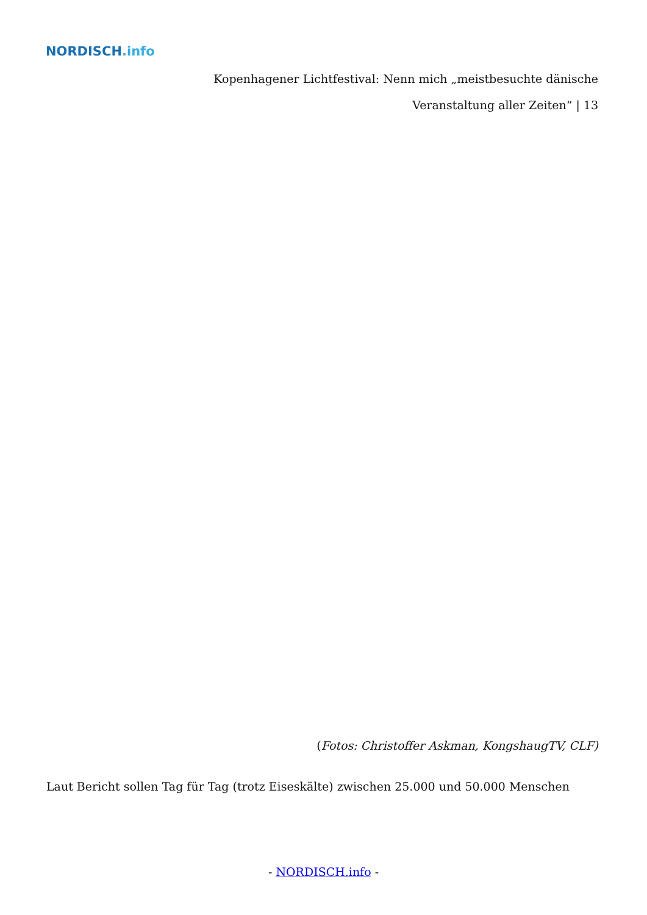NORDISCH.info
Kopenhagener Lichtfestival: Nenn mich „meistbesuchte dänische Veranstaltung aller Zeiten“ | 13
(Fotos: Christoffer Askman, KongshaugTV, CLF)
Laut Bericht sollen Tag für Tag (trotz Eiseskälte) zwischen 25.000 und 50.000 Menschen
- NORDISCH.info -